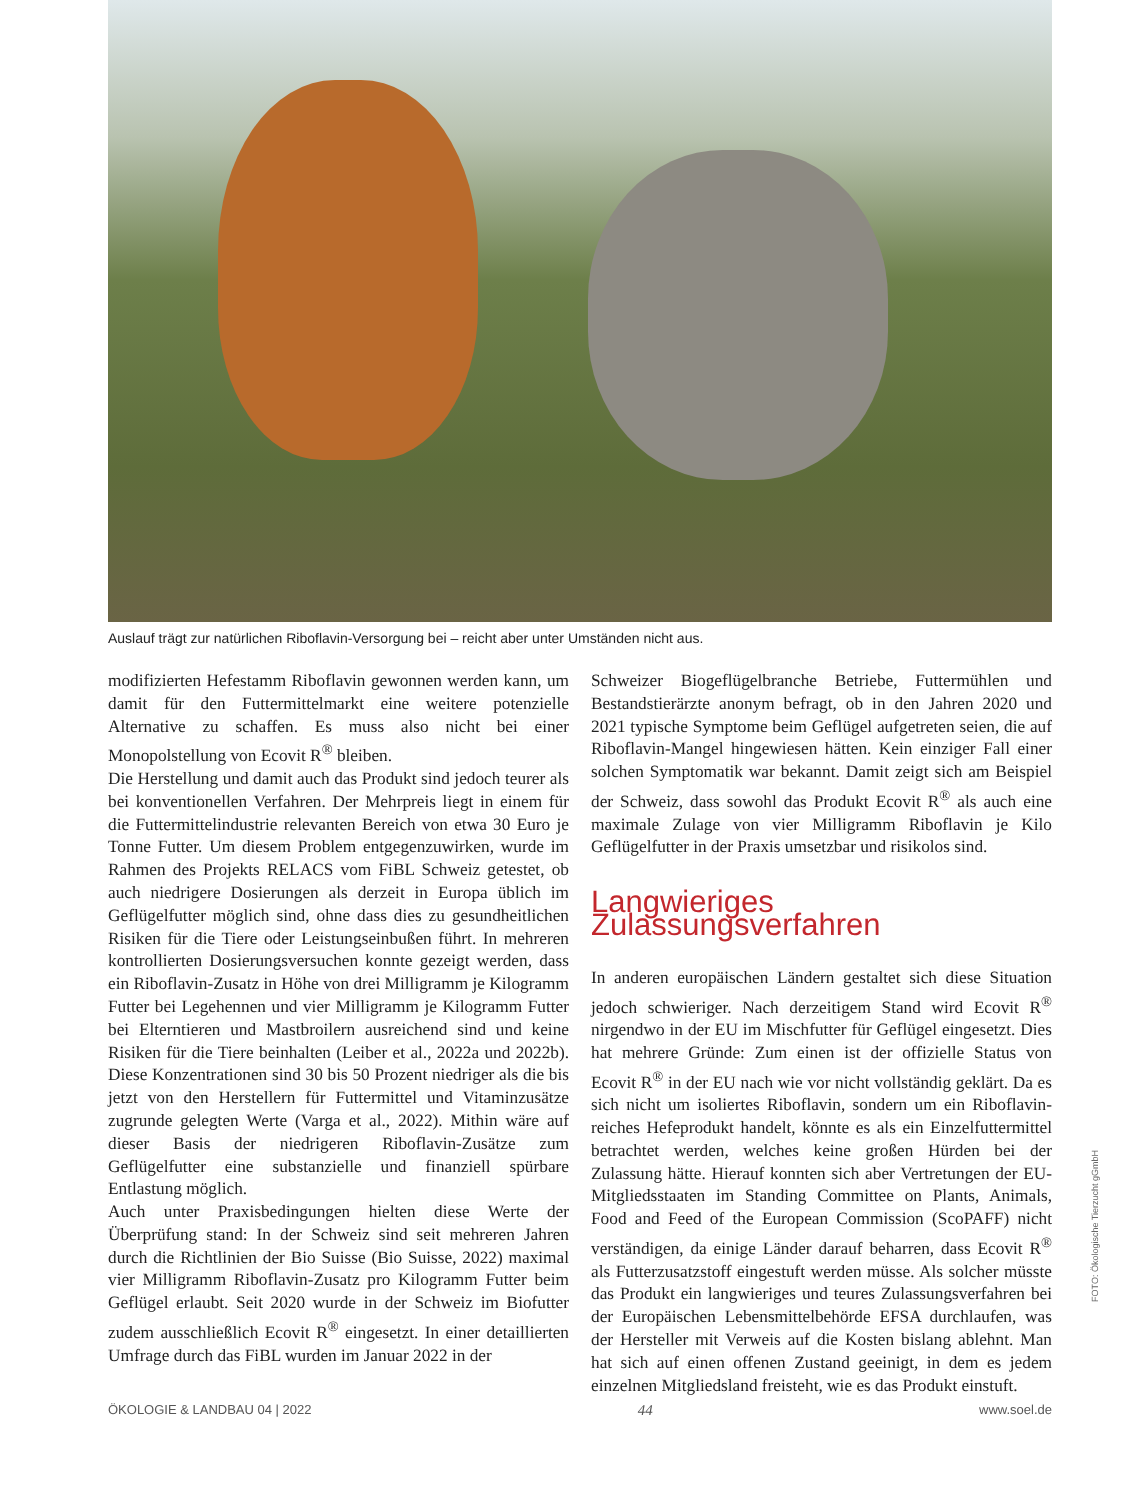Auslauf trägt zur natürlichen Riboflavin-Versorgung bei – reicht aber unter Umständen nicht aus.
modifizierten Hefestamm Riboflavin gewonnen werden kann, um damit für den Futtermittelmarkt eine weitere potenzielle Alternative zu schaffen. Es muss also nicht bei einer Monopolstellung von Ecovit R<sup>®</sup> bleiben.
Die Herstellung und damit auch das Produkt sind jedoch teurer als bei konventionellen Verfahren. Der Mehrpreis liegt in einem für die Futtermittelindustrie relevanten Bereich von etwa 30 Euro je Tonne Futter. Um diesem Problem entgegenzuwirken, wurde im Rahmen des Projekts RELACS vom FiBL Schweiz getestet, ob auch niedrigere Dosierungen als derzeit in Europa üblich im Geflügelfutter möglich sind, ohne dass dies zu gesundheitlichen Risiken für die Tiere oder Leistungseinbußen führt. In mehreren kontrollierten Dosierungsversuchen konnte gezeigt werden, dass ein Riboflavin-Zusatz in Höhe von drei Milligramm je Kilogramm Futter bei Legehennen und vier Milligramm je Kilogramm Futter bei Elterntieren und Mastbroilern ausreichend sind und keine Risiken für die Tiere beinhalten (Leiber et al., 2022a und 2022b). Diese Konzentrationen sind 30 bis 50 Prozent niedriger als die bis jetzt von den Herstellern für Futtermittel und Vitaminzusätze zugrunde gelegten Werte (Varga et al., 2022). Mithin wäre auf dieser Basis der niedrigeren Riboflavin-Zusätze zum Geflügelfutter eine substanzielle und finanziell spürbare Entlastung möglich.
Auch unter Praxisbedingungen hielten diese Werte der Überprüfung stand: In der Schweiz sind seit mehreren Jahren durch die Richtlinien der Bio Suisse (Bio Suisse, 2022) maximal vier Milligramm Riboflavin-Zusatz pro Kilogramm Futter beim Geflügel erlaubt. Seit 2020 wurde in der Schweiz im Biofutter zudem ausschließlich Ecovit R<sup>®</sup> eingesetzt. In einer detaillierten Umfrage durch das FiBL wurden im Januar 2022 in der
Schweizer Biogeflügelbranche Betriebe, Futtermühlen und Bestandstierärzte anonym befragt, ob in den Jahren 2020 und 2021 typische Symptome beim Geflügel aufgetreten seien, die auf Riboflavin-Mangel hingewiesen hätten. Kein einziger Fall einer solchen Symptomatik war bekannt. Damit zeigt sich am Beispiel der Schweiz, dass sowohl das Produkt Ecovit R<sup>®</sup> als auch eine maximale Zulage von vier Milligramm Riboflavin je Kilo Geflügelfutter in der Praxis umsetzbar und risikolos sind.
Langwieriges Zulassungsverfahren
In anderen europäischen Ländern gestaltet sich diese Situation jedoch schwieriger. Nach derzeitigem Stand wird Ecovit R<sup>®</sup> nirgendwo in der EU im Mischfutter für Geflügel eingesetzt. Dies hat mehrere Gründe: Zum einen ist der offizielle Status von Ecovit R<sup>®</sup> in der EU nach wie vor nicht vollständig geklärt. Da es sich nicht um isoliertes Riboflavin, sondern um ein Riboflavin-reiches Hefeprodukt handelt, könnte es als ein Einzelfuttermittel betrachtet werden, welches keine großen Hürden bei der Zulassung hätte. Hierauf konnten sich aber Vertretungen der EU-Mitgliedsstaaten im Standing Committee on Plants, Animals, Food and Feed of the European Commission (ScoPAFF) nicht verständigen, da einige Länder darauf beharren, dass Ecovit R<sup>®</sup> als Futterzusatzstoff eingestuft werden müsse. Als solcher müsste das Produkt ein langwieriges und teures Zulassungsverfahren bei der Europäischen Lebensmittelbehörde EFSA durchlaufen, was der Hersteller mit Verweis auf die Kosten bislang ablehnt. Man hat sich auf einen offenen Zustand geeinigt, in dem es jedem einzelnen Mitgliedsland freisteht, wie es das Produkt einstuft.
FOTO: Ökologische Tierzucht gGmbH
ÖKOLOGIE & LANDBAU 04 | 2022 44 www.soel.de